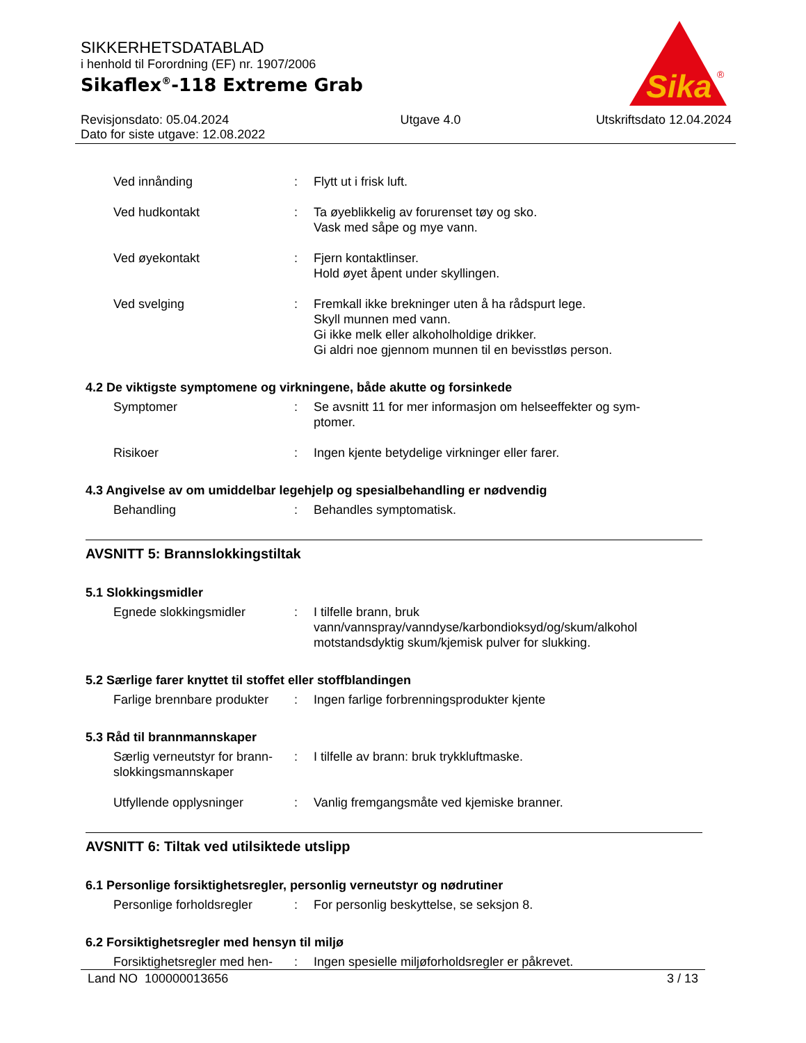SIKKERHETSDATABLAD
i henhold til Forordning (EF) nr. 1907/2006
Sikaflex<sup>®</sup>-118 Extreme Grab
Sika
®
Revisjonsdato: 05.04.2024
Dato for siste utgave: 12.08.2022
Utgave 4.0 Utskriftsdato 12.04.2024
Ved innånding : Flytt ut i frisk luft.
Ved hudkontakt : Ta øyeblikkelig av forurenset tøy og sko.
Vask med såpe og mye vann.
Ved øyekontakt : Fjern kontaktlinser.
Hold øyet åpent under skyllingen.
Ved svelging : Fremkall ikke brekninger uten å ha rådspurt lege.
Skyll munnen med vann.
Gi ikke melk eller alkoholholdige drikker.
Gi aldri noe gjennom munnen til en bevisstløs person.
4.2 De viktigste symptomene og virkningene, både akutte og forsinkede
Symptomer : Se avsnitt 11 for mer informasjon om helseeffekter og sym-
ptomer.
Risikoer : Ingen kjente betydelige virkninger eller farer.
4.3 Angivelse av om umiddelbar legehjelp og spesialbehandling er nødvendig
Behandling : Behandles symptomatisk.
AVSNITT 5: Brannslokkingstiltak
5.1 Slokkingsmidler
Egnede slokkingsmidler : I tilfelle brann, bruk
vann/vannspray/vanndyse/karbondioksyd/og/skum/alkohol
motstandsdyktig skum/kjemisk pulver for slukking.
5.2 Særlige farer knyttet til stoffet eller stoffblandingen
Farlige brennbare produkter
: Ingen farlige forbrenningsprodukter kjente
5.3 Råd til brannmannskaper
Særlig verneutstyr for brann-
slokkingsmannskaper
: I tilfelle av brann: bruk trykkluftmaske.
Utfyllende opplysninger : Vanlig fremgangsmåte ved kjemiske branner.
AVSNITT 6: Tiltak ved utilsiktede utslipp
6.1 Personlige forsiktighetsregler, personlig verneutstyr og nødrutiner
Personlige forholdsregler
: For personlig beskyttelse, se seksjon 8.
6.2 Forsiktighetsregler med hensyn til miljø
Forsiktighetsregler med hen-
: Ingen spesielle miljøforholdsregler er påkrevet.
Land NO 100000013656 3 / 13